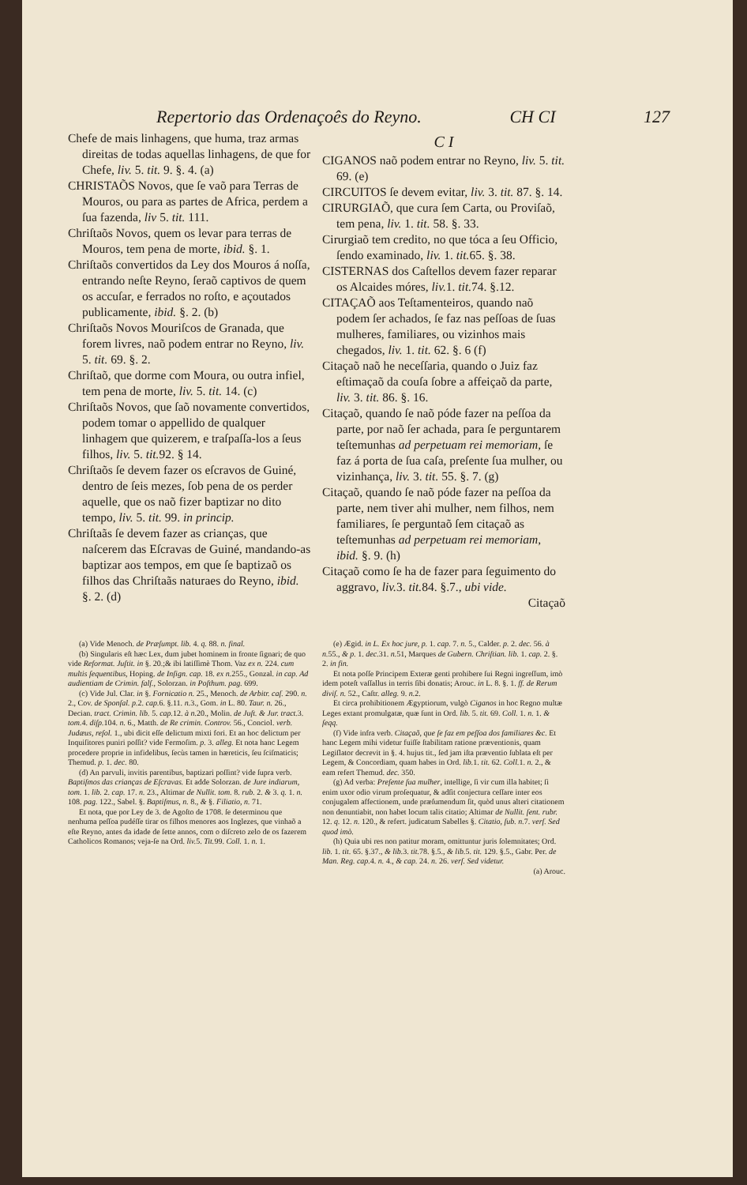Repertorio das Ordenaçoês do Reyno. CH CI 127
Chefe de mais linhagens, que huma, traz armas direitas de todas aquellas linhagens, de que for Chefe, liv. 5. tit. 9. §. 4. (a)
CHRISTAÕS Novos, que ſe vaõ para Terras de Mouros, ou para as partes de Africa, perdem a ſua fazenda, liv 5. tit. 111.
Chriſtaõs Novos, quem os levar para terras de Mouros, tem pena de morte, ibid. §. 1.
Chriſtaõs convertidos da Ley dos Mouros á noſſa, entrando neſte Reyno, ſeraõ captivos de quem os accuſar, e ferrados no roſto, e açoutados publicamente, ibid. §. 2. (b)
Chriſtaõs Novos Mouriſcos de Granada, que forem livres, naõ podem entrar no Reyno, liv. 5. tit. 69. §. 2.
Chriſtaõ, que dorme com Moura, ou outra infiel, tem pena de morte, liv. 5. tit. 14. (c)
Chriſtaõs Novos, que ſaõ novamente convertidos, podem tomar o appellido de qualquer linhagem que quizerem, e traſpaſſa-los a ſeus filhos, liv. 5. tit. 92. § 14.
Chriſtaõs ſe devem fazer os eſcravos de Guiné, dentro de ſeis mezes, ſob pena de os perder aquelle, que os naõ fizer baptizar no dito tempo, liv. 5. tit. 99. in princip.
Chriſtaãs ſe devem fazer as crianças, que naſcerem das Eſcravas de Guiné, mandando-as baptizar aos tempos, em que ſe baptizaõ os filhos das Chriſtaãs naturaes do Reyno, ibid. §. 2. (d)
C I
CIGANOS naõ podem entrar no Reyno, liv. 5. tit. 69. (e)
CIRCUITOS ſe devem evitar, liv. 3. tit. 87. §. 14.
CIRURGIAÕ, que cura ſem Carta, ou Proviſaõ, tem pena, liv. 1. tit. 58. §. 33.
Cirurgiaõ tem credito, no que tóca a ſeu Officio, ſendo examinado, liv. 1. tit. 65. §. 38.
CISTERNAS dos Caſtellos devem fazer reparar os Alcaides móres, liv. 1. tit. 74. §.12.
CITAÇAÕ aos Teſtamenteiros, quando naõ podem ſer achados, ſe faz nas peſſoas de ſuas mulheres, familiares, ou vizinhos mais chegados, liv. 1. tit. 62. §. 6 (f)
Citaçaõ naõ he neceſſaria, quando o Juiz faz eſtimaçaõ da couſa ſobre a affeiçaõ da parte, liv. 3. tit. 86. §. 16.
Citaçaõ, quando ſe naõ póde fazer na peſſoa da parte, por naõ ſer achada, para ſe perguntarem teſtemunhas ad perpetuam rei memoriam, ſe faz á porta de ſua caſa, preſente ſua mulher, ou vizinhança, liv. 3. tit. 55. §. 7. (g)
Citaçaõ, quando ſe naõ póde fazer na peſſoa da parte, nem tiver ahi mulher, nem filhos, nem familiares, ſe perguntaõ ſem citaçaõ as teſtemunhas ad perpetuam rei memoriam, ibid. §. 9. (h)
Citaçaõ como ſe ha de fazer para ſeguimento do aggravo, liv. 3. tit. 84. §.7., ubi vide.
Citaçaõ
(a) Vide Menoch. de Præſumpt. lib. 4. q. 88. n. final.
(b) Singularis eſt hæc Lex, dum jubet hominem in fronte ſignari; de quo vide Reformat. Juſtit. in §. 20.;& ibi latiſſimè Thom. Vaz ex n. 224. cum multis ſequentibus, Hoping. de Inſign. cap. 18. ex n. 255., Gonzal. in cap. Ad audientiam de Crimin. falſ., Solorzan. in Poſthum. pag. 699.
(c) Vide Jul. Clar. in §. Fornicatio n. 25., Menoch. de Arbitr. caſ. 290. n. 2., Cov. de Sponſal. p. 2. cap. 6. §.11. n. 3., Gom. in L. 80. Taur. n. 26., Decian. tract. Crimin. lib. 5. cap. 12. à n. 20., Molin. de Juſt. & Jur. tract. 3. tom. 4. diſp. 104. n. 6., Matth. de Re crimin. Controv. 56., Conciol. verb. Judæus, reſol. 1., ubi dicit eſſe delictum mixti fori. Et an hoc delictum per Inquiſitores puniri poſſit? vide Fermoſim. p. 3. alleg. Et nota hanc Legem procedere proprie in infidelibus, ſecùs tamen in hæreticis, ſeu ſciſmaticis; Themud. p. 1. dec. 80.
(d) An parvuli, invitis parentibus, baptizari poſſint? vide ſupra verb. Baptiſmos das crianças de Eſcravas. Et adde Solorzan. de Jure indiarum, tom. 1. lib. 2. cap. 17. n. 23., Altimar de Nullit. tom. 8. rub. 2. & 3. q. 1. n. 108. pag. 122., Sabel. §. Baptiſmus, n. 8., & §. Filiatio, n. 71.
Et nota, que por Ley de 3. de Agoſto de 1708. ſe determinou que nenhuma peſſoa pudéſſe tirar os filhos menores aos Inglezes, que vinhaõ a eſte Reyno, antes da idade de ſette annos, com o diſcreto zelo de os fazerem Catholicos Romanos; veja-ſe na Ord. liv. 5. Tit. 99. Coll. 1. n. 1.
(e) Ægid. in L. Ex hoc jure, p. 1. cap. 7. n. 5., Calder. p. 2. dec. 56. à n. 55., & p. 1. dec. 31. n. 51, Marques de Gubern. Chriſtian. lib. 1. cap. 2. §. 2. in fin.
Et nota poſſe Principem Exteræ genti prohibere ſui Regni ingreſſum, imò idem poteſt vaſſallus in terris ſibi donatis; Arouc. in L. 8. §. 1. ff. de Rerum diviſ. n. 52., Caſtr. alleg. 9. n. 2.
Et circa prohibitionem Ægyptiorum, vulgò Ciganos in hoc Regno multæ Leges extant promulgatæ, quæ ſunt in Ord. lib. 5. tit. 69. Coll. 1. n. 1. & ſeqq.
(f) Vide infra verb. Citaçaõ, que ſe faz em peſſoa dos familiares &c. Et hanc Legem mihi videtur fuiſſe ſtabilitam ratione præventionis, quam Legiſlator decrevit in §. 4. hujus tit., ſed jam iſta præventio ſublata eſt per Legem, & Concordiam, quam habes in Ord. lib. 1. tit. 62. Coll. 1. n. 2., & eam refert Themud. dec. 350.
(g) Ad verba: Preſente ſua mulher, intellige, ſi vir cum illa habitet; ſi enim uxor odio virum proſequatur, & adſit conjectura ceſſare inter eos conjugalem affectionem, unde præſumendum ſit, quòd unus alteri citationem non denuntiabit, non habet locum talis citatio; Altimar de Nullit. ſent. rubr. 12. q. 12. n. 120., & refert. judicatum Sabelles §. Citatio, ſub. n. 7. verſ. Sed quod imò.
(h) Quia ubi res non patitur moram, omittuntur juris ſolemnitates; Ord. lib. 1. tit. 65. §.37., & lib. 3. tit. 78. §.5., & lib. 5. tit. 129. §.5., Gabr. Per. de Man. Reg. cap. 4. n. 4., & cap. 24. n. 26. verſ. Sed videtur.
(a) Arouc.